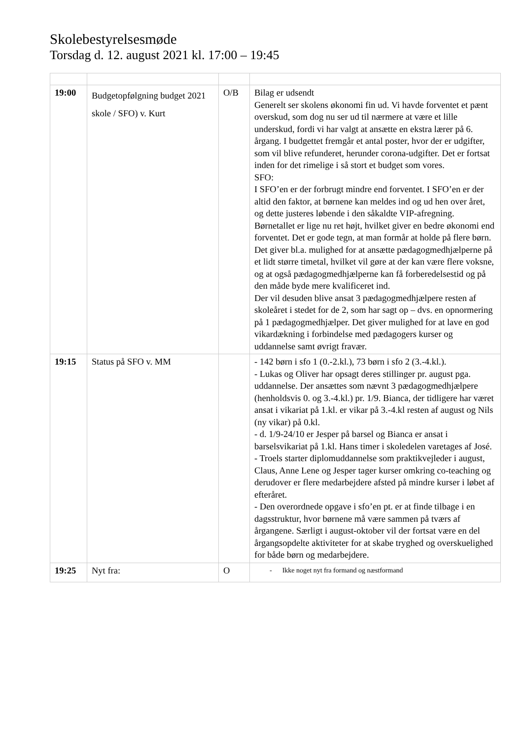Skolebestyrelsesmøde
Torsdag d. 12. august 2021 kl. 17:00 – 19:45
| 19:00 | Budgetopfølgning budget 2021 skole / SFO) v. Kurt | O/B | Bilag er udsendt Generelt ser skolens økonomi fin ud. Vi havde forventet et pænt overskud, som dog nu ser ud til nærmere at være et lille underskud, fordi vi har valgt at ansætte en ekstra lærer på 6. årgang. I budgettet fremgår et antal poster, hvor der er udgifter, som vil blive refunderet, herunder corona-udgifter. Det er fortsat inden for det rimelige i så stort et budget som vores. SFO: I SFO’en er der forbrugt mindre end forventet. I SFO’en er der altid den faktor, at børnene kan meldes ind og ud hen over året, og dette justeres løbende i den såkaldte VIP-afregning. Børnetallet er lige nu ret højt, hvilket giver en bedre økonomi end forventet. Det er gode tegn, at man formår at holde på flere børn. Det giver bl.a. mulighed for at ansætte pædagogmedhjælperne på et lidt større timetal, hvilket vil gøre at der kan være flere voksne, og at også pædagogmedhjælperne kan få forberedelsestid og på den måde byde mere kvalificeret ind. Der vil desuden blive ansat 3 pædagogmedhjælpere resten af skoleåret i stedet for de 2, som har sagt op – dvs. en opnormering på 1 pædagogmedhjælper. Det giver mulighed for at lave en god vikardækning i forbindelse med pædagogers kurser og uddannelse samt øvrigt fravær. |
| 19:15 | Status på SFO v. MM | | - 142 børn i sfo 1 (0.-2.kl.), 73 børn i sfo 2 (3.-4.kl.). - Lukas og Oliver har opsagt deres stillinger pr. august pga. uddannelse. Der ansættes som nævnt 3 pædagogmedhjælpere (henholdsvis 0. og 3.-4.kl.) pr. 1/9. Bianca, der tidligere har været ansat i vikariat på 1.kl. er vikar på 3.-4.kl resten af august og Nils (ny vikar) på 0.kl. - d. 1/9-24/10 er Jesper på barsel og Bianca er ansat i barselsvikariat på 1.kl. Hans timer i skoledelen varetages af José. - Troels starter diplomuddannelse som praktikvejleder i august, Claus, Anne Lene og Jesper tager kurser omkring co-teaching og derudover er flere medarbejdere afsted på mindre kurser i løbet af efteråret. - Den overordnede opgave i sfo’en pt. er at finde tilbage i en dagsstruktur, hvor børnene må være sammen på tværs af årgangene. Særligt i august-oktober vil der fortsat være en del årgangsopdelte aktiviteter for at skabe tryghed og overskuelighed for både børn og medarbejdere. |
| 19:25 | Nyt fra: | O | - Ikke noget nyt fra formand og næstformand |